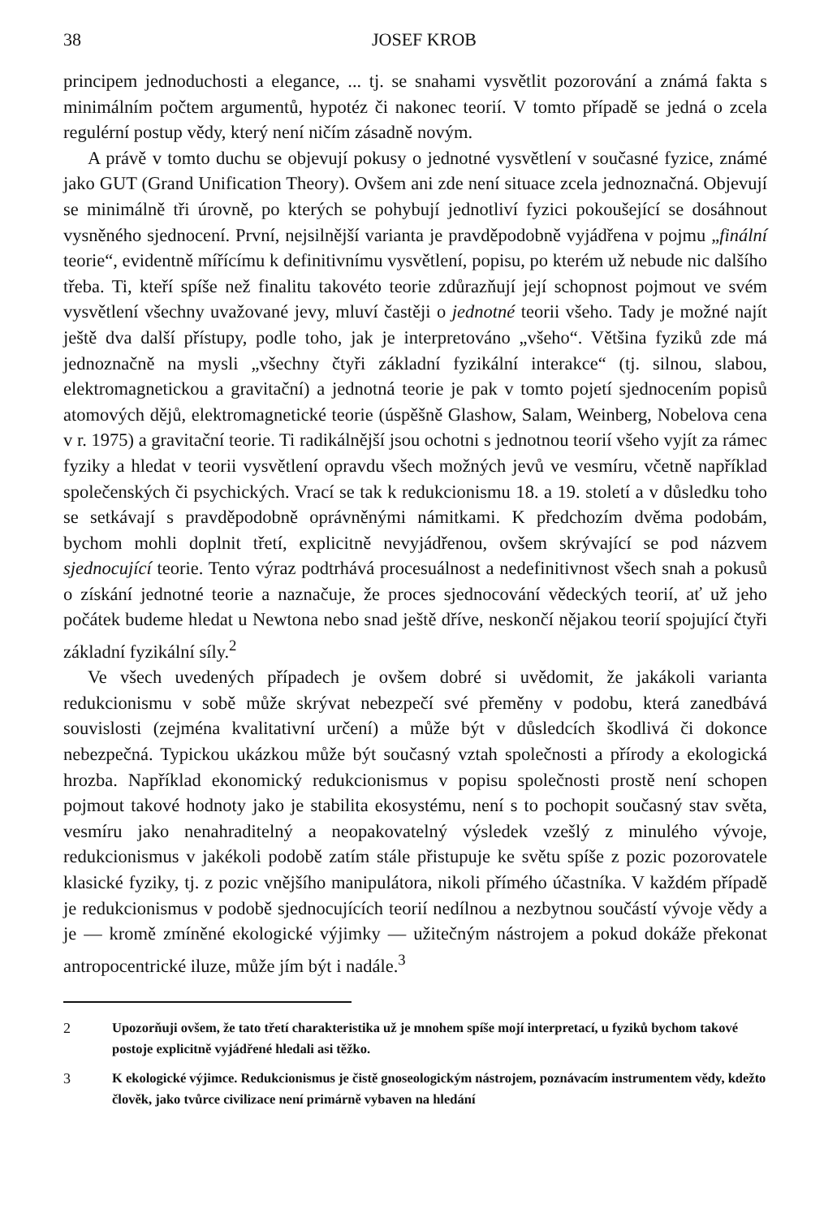38 JOSEF KROB
principem jednoduchosti a elegance, ... tj. se snahami vysvětlit pozorování a známá fakta s minimálním počtem argumentů, hypotéz či nakonec teorií. V tomto případě se jedná o zcela regulérní postup vědy, který není ničím zásadně novým.
A právě v tomto duchu se objevují pokusy o jednotné vysvětlení v současné fyzice, známé jako GUT (Grand Unification Theory). Ovšem ani zde není situace zcela jednoznačná. Objevují se minimálně tři úrovně, po kterých se pohybují jednotliví fyzici pokoušející se dosáhnout vysněného sjednocení. První, nejsilnější varianta je pravděpodobně vyjádřena v pojmu „finální teorie“, evidentně mířícímu k definitivnímu vysvětlení, popisu, po kterém už nebude nic dalšího třeba. Ti, kteří spíše než finalitu takovéto teorie zdůrazňují její schopnost pojmout ve svém vysvětlení všechny uvažované jevy, mluví častěji o jednotné teorii všeho. Tady je možné najít ještě dva další přístupy, podle toho, jak je interpretováno „všeho“. Většina fyziků zde má jednoznačně na mysli „všechny čtyři základní fyzikální interakce“ (tj. silnou, slabou, elektromagnetickou a gravitační) a jednotná teorie je pak v tomto pojetí sjednocením popisů atomových dějů, elektromagnetické teorie (úspěšně Glashow, Salam, Weinberg, Nobelova cena v r. 1975) a gravitační teorie. Ti radikálnější jsou ochotni s jednotnou teorií všeho vyjít za rámec fyziky a hledat v teorii vysvětlení opravdu všech možných jevů ve vesmíru, včetně například společenských či psychických. Vrací se tak k redukcionismu 18. a 19. století a v důsledku toho se setkávají s pravděpodobně oprávněnými námitkami. K předchozím dvěma podobám, bychom mohli doplnit třetí, explicitně nevyjádřenou, ovšem skrývající se pod názvem sjednocující teorie. Tento výraz podtrhává procesuálnost a nedefinitivnost všech snah a pokusů o získání jednotné teorie a naznačuje, že proces sjednocování vědeckých teorií, ať už jeho počátek budeme hledat u Newtona nebo snad ještě dříve, neskončí nějakou teorií spojující čtyři základní fyzikální síly.<sup>2</sup>
Ve všech uvedených případech je ovšem dobré si uvědomit, že jakákoli varianta redukcionismu v sobě může skrývat nebezpečí své přeměny v podobu, která zanedbává souvislosti (zejména kvalitativní určení) a může být v důsledcích škodlivá či dokonce nebezpečná. Typickou ukázkou může být současný vztah společnosti a přírody a ekologická hrozba. Například ekonomický redukcionismus v popisu společnosti prostě není schopen pojmout takové hodnoty jako je stabilita ekosystému, není s to pochopit současný stav světa, vesmíru jako nenahraditelný a neopakovatelný výsledek vzešlý z minulého vývoje, redukcionismus v jakékoli podobě zatím stále přistupuje ke světu spíše z pozic pozorovatele klasické fyziky, tj. z pozic vnějšího manipulátora, nikoli přímého účastníka. V každém případě je redukcionismus v podobě sjednocujících teorií nedílnou a nezbytnou součástí vývoje vědy a je — kromě zmíněné ekologické výjimky — užitečným nástrojem a pokud dokáže překonat antropocentrické iluze, může jím být i nadále.<sup>3</sup>
2 Upozorňuji ovšem, že tato třetí charakteristika už je mnohem spíše mojí interpretací, u fyziků bychom takové postoje explicitně vyjádřené hledali asi těžko.
3 K ekologické výjimce. Redukcionismus je čistě gnoseologickým nástrojem, poznávacím instrumentem vědy, kdežto člověk, jako tvůrce civilizace není primárně vybaven na hledání